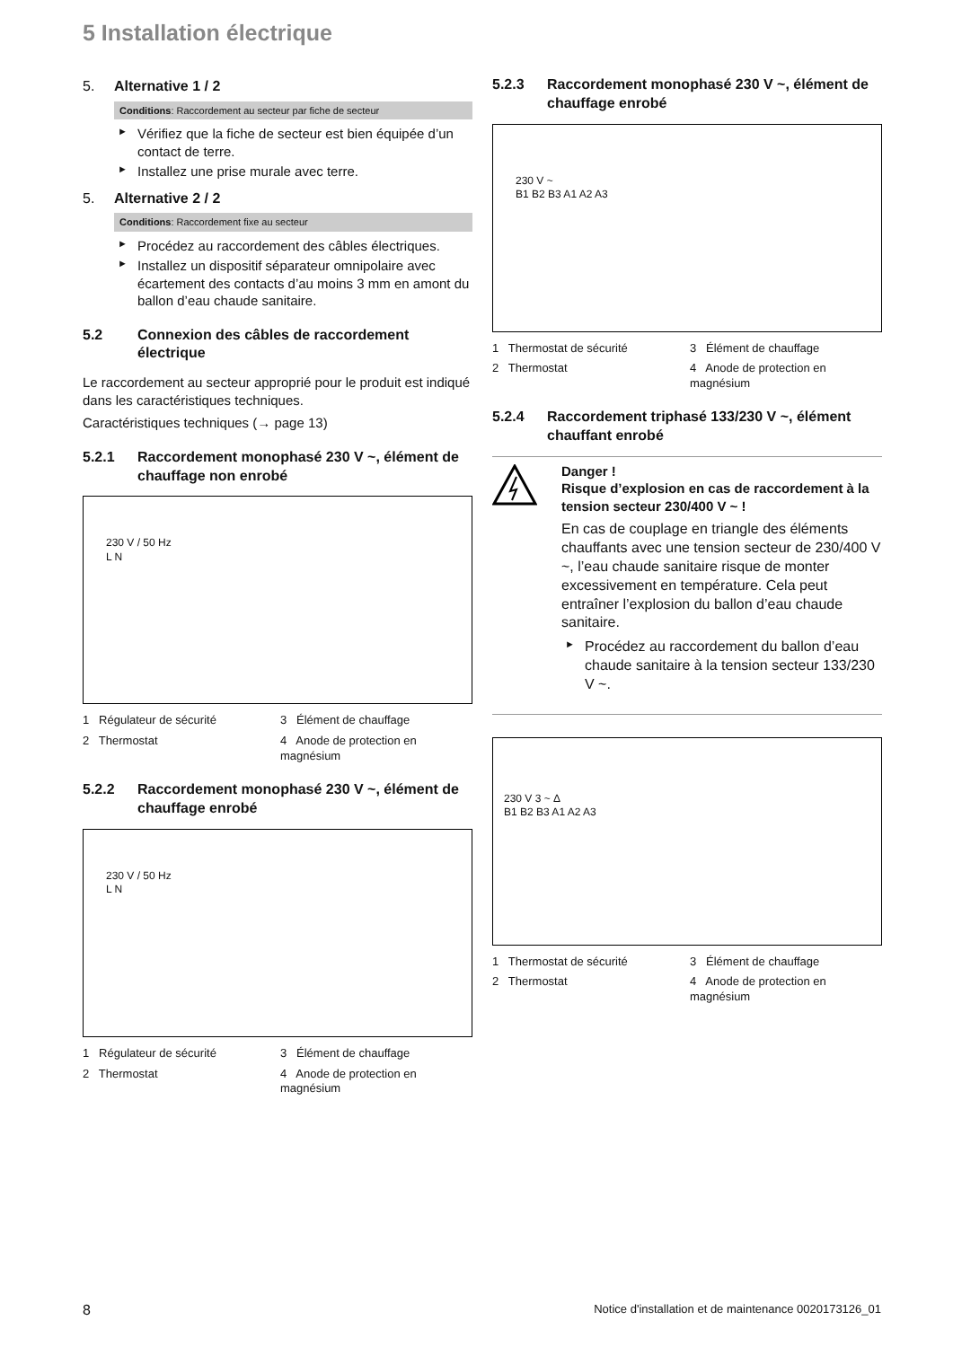5 Installation électrique
5. Alternative 1 / 2
Conditions: Raccordement au secteur par fiche de secteur
► Vérifiez que la fiche de secteur est bien équipée d’un contact de terre.
► Installez une prise murale avec terre.
5. Alternative 2 / 2
Conditions: Raccordement fixe au secteur
► Procédez au raccordement des câbles électriques.
► Installez un dispositif séparateur omnipolaire avec écartement des contacts d’au moins 3 mm en amont du ballon d’eau chaude sanitaire.
5.2 Connexion des câbles de raccordement électrique
Le raccordement au secteur approprié pour le produit est indiqué dans les caractéristiques techniques.
Caractéristiques techniques (→ page 13)
5.2.1 Raccordement monophasé 230 V ~, élément de chauffage non enrobé
230 V / 50 Hz
L N
1 Régulateur de sécurité
3 Élément de chauffage
2 Thermostat
4 Anode de protection en magnésium
5.2.2 Raccordement monophasé 230 V ~, élément de chauffage enrobé
230 V / 50 Hz
L N
1 Régulateur de sécurité
3 Élément de chauffage
2 Thermostat
4 Anode de protection en magnésium
5.2.3 Raccordement monophasé 230 V ~, élément de chauffage enrobé
230 V ~
B1 B2 B3 A1 A2 A3
1 Thermostat de sécurité
3 Élément de chauffage
2 Thermostat
4 Anode de protection en magnésium
5.2.4 Raccordement triphasé 133/230 V ~, élément chauffant enrobé
Danger !
Risque d’explosion en cas de raccordement à la tension secteur 230/400 V ~ !
En cas de couplage en triangle des éléments chauffants avec une tension secteur de 230/400 V ~, l’eau chaude sanitaire risque de monter excessivement en température. Cela peut entraîner l’explosion du ballon d’eau chaude sanitaire.
► Procédez au raccordement du ballon d’eau chaude sanitaire à la tension secteur 133/230 V ~.
230 V 3 ~ Δ
B1 B2 B3 A1 A2 A3
1 Thermostat de sécurité
3 Élément de chauffage
2 Thermostat
4 Anode de protection en magnésium
8 Notice d'installation et de maintenance 0020173126_01